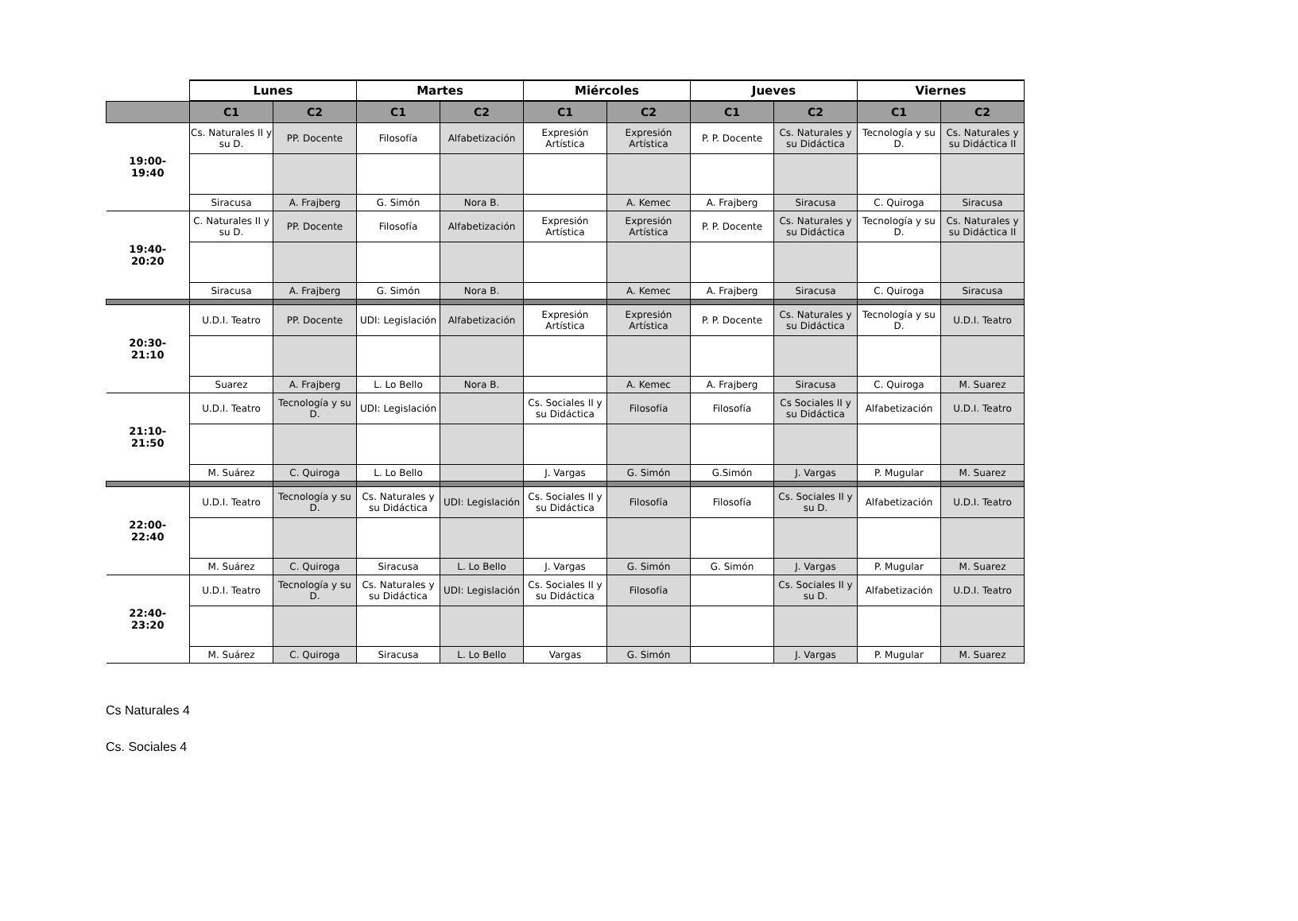| | Lunes | | Martes | | Miércoles | | Jueves | | Viernes | |
| --- | --- | --- | --- | --- | --- | --- | --- | --- | --- | --- |
| | C1 | C2 | C1 | C2 | C1 | C2 | C1 | C2 | C1 | C2 |
| 19:00- 19:40 | Cs. Naturales II y su D. | PP. Docente | Filosofía | Alfabetización | Expresión Artística | Expresión Artística | P. P. Docente | Cs. Naturales y su Didáctica | Tecnología y su D. | Cs. Naturales y su Didáctica II |
| | Siracusa | A. Frajberg | G. Simón | Nora B. | | A. Kemec | A. Frajberg | Siracusa | C. Quiroga | Siracusa |
| 19:40- 20:20 | C. Naturales II y su D. | PP. Docente | Filosofía | Alfabetización | Expresión Artística | Expresión Artística | P. P. Docente | Cs. Naturales y su Didáctica | Tecnología y su D. | Cs. Naturales y su Didáctica II |
| | Siracusa | A. Frajberg | G. Simón | Nora B. | | A. Kemec | A. Frajberg | Siracusa | C. Quiroga | Siracusa |
| 20:30- 21:10 | U.D.I. Teatro | PP. Docente | UDI: Legislación | Alfabetización | Expresión Artística | Expresión Artística | P. P. Docente | Cs. Naturales y su Didáctica | Tecnología y su D. | U.D.I. Teatro |
| | Suarez | A. Frajberg | L. Lo Bello | Nora B. | | A. Kemec | A. Frajberg | Siracusa | C. Quiroga | M. Suarez |
| 21:10- 21:50 | U.D.I. Teatro | Tecnología y su D. | UDI: Legislación | | Cs. Sociales II y su Didáctica | Filosofía | Filosofía | Cs Sociales II y su Didáctica | Alfabetización | U.D.I. Teatro |
| | M. Suárez | C. Quiroga | L. Lo Bello | | J. Vargas | G. Simón | G.Simón | J. Vargas | P. Mugular | M. Suarez |
| 22:00- 22:40 | U.D.I. Teatro | Tecnología y su D. | Cs. Naturales y su Didáctica | UDI: Legislación | Cs. Sociales II y su Didáctica | Filosofía | Filosofía | Cs. Sociales II y su D. | Alfabetización | U.D.I. Teatro |
| | M. Suárez | C. Quiroga | Siracusa | L. Lo Bello | J. Vargas | G. Simón | G. Simón | J. Vargas | P. Mugular | M. Suarez |
| 22:40- 23:20 | U.D.I. Teatro | Tecnología y su D. | Cs. Naturales y su Didáctica | UDI: Legislación | Cs. Sociales II y su Didáctica | Filosofía | | Cs. Sociales II y su D. | Alfabetización | U.D.I. Teatro |
| | M. Suárez | C. Quiroga | Siracusa | L. Lo Bello | Vargas | G. Simón | | J. Vargas | P. Mugular | M. Suarez |
Cs Naturales 4
Cs. Sociales 4